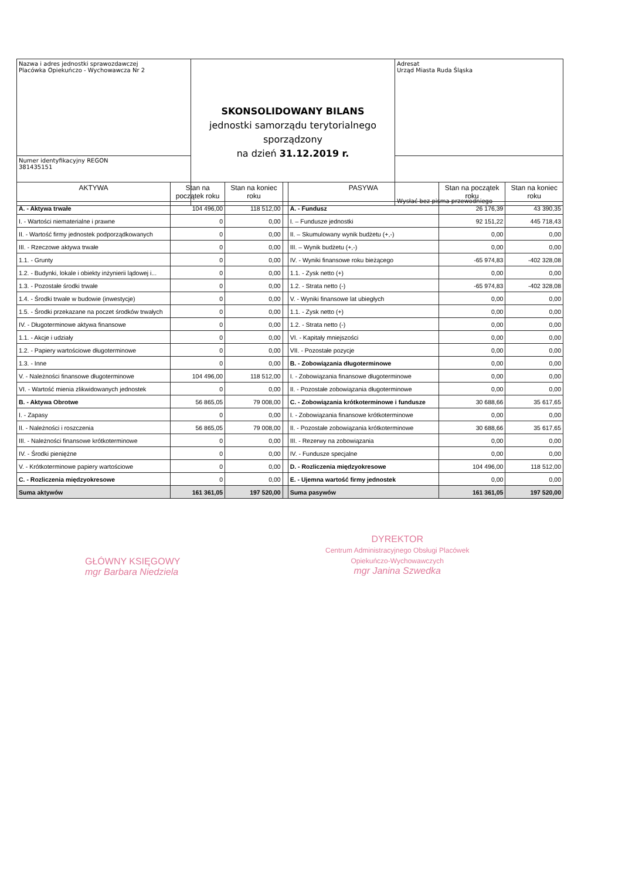| Nazwa i adres jednostki sprawozdawczej Placówka Opiekuńczo - Wychowawcza Nr 2 | SKONSOLIDOWANY BILANS jednostki samorządu terytorialnego sporządzony na dzień 31.12.2019 r. | Adresat Urząd Miasta Ruda Śląska |
| Numer identyfikacyjny REGON 381435151 | | Wysłać bez pisma przewodniego |
| AKTYWA | Stan na początek roku | Stan na koniec roku | | PASYWA | Stan na początek roku | Stan na koniec roku |
| --- | --- | --- | --- | --- | --- | --- |
| A. - Aktywa trwałe | 104 496,00 | 118 512,00 | | A. - Fundusz | 26 176,39 | 43 390,35 |
| I. - Wartości niematerialne i prawne | 0 | 0,00 | | I. – Fundusze jednostki | 92 151,22 | 445 718,43 |
| II. - Wartość firmy jednostek podporządkowanych | 0 | 0,00 | | II. – Skumulowany wynik budżetu (+,-) | 0,00 | 0,00 |
| III. - Rzeczowe aktywa trwałe | 0 | 0,00 | | III. – Wynik budżetu (+,-) | 0,00 | 0,00 |
| 1.1. - Grunty | 0 | 0,00 | | IV. - Wyniki finansowe roku bieżącego | -65 974,83 | -402 328,08 |
| 1.2. - Budynki, lokale i obiekty inżynierii lądowej i... | 0 | 0,00 | | 1.1. - Zysk netto (+) | 0,00 | 0,00 |
| 1.3. - Pozostałe środki trwałe | 0 | 0,00 | | 1.2. - Strata netto (-) | -65 974,83 | -402 328,08 |
| 1.4. - Środki trwałe w budowie (inwestycje) | 0 | 0,00 | | V. - Wyniki finansowe lat ubiegłych | 0,00 | 0,00 |
| 1.5. - Środki przekazane na poczet środków trwałych | 0 | 0,00 | | 1.1. - Zysk netto (+) | 0,00 | 0,00 |
| IV. - Długoterminowe aktywa finansowe | 0 | 0,00 | | 1.2. - Strata netto (-) | 0,00 | 0,00 |
| 1.1. - Akcje i udziały | 0 | 0,00 | | VI. - Kapitały mniejszości | 0,00 | 0,00 |
| 1.2. - Papiery wartościowe długoterminowe | 0 | 0,00 | | VII. - Pozostałe pozycje | 0,00 | 0,00 |
| 1.3. - Inne | 0 | 0,00 | | B. - Zobowiązania długoterminowe | 0,00 | 0,00 |
| V. - Należności finansowe długoterminowe | 104 496,00 | 118 512,00 | | I. - Zobowiązania finansowe długoterminowe | 0,00 | 0,00 |
| VI. - Wartość mienia zlikwidowanych jednostek | 0 | 0,00 | | II. - Pozostałe zobowiązania długoterminowe | 0,00 | 0,00 |
| B. - Aktywa Obrotwe | 56 865,05 | 79 008,00 | | C. - Zobowiązania krótkoterminowe i fundusze | 30 688,66 | 35 617,65 |
| I. - Zapasy | 0 | 0,00 | | I. - Zobowiązania finansowe krótkoterminowe | 0,00 | 0,00 |
| II. - Należności i roszczenia | 56 865,05 | 79 008,00 | | II. - Pozostałe zobowiązania krótkoterminowe | 30 688,66 | 35 617,65 |
| III. - Należności finansowe krótkoterminowe | 0 | 0,00 | | III. - Rezerwy na zobowiązania | 0,00 | 0,00 |
| IV. - Środki pieniężne | 0 | 0,00 | | IV. - Fundusze specjalne | 0,00 | 0,00 |
| V. - Krótkoterminowe papiery wartościowe | 0 | 0,00 | | D. - Rozliczenia międzyokresowe | 104 496,00 | 118 512,00 |
| C. - Rozliczenia międzyokresowe | 0 | 0,00 | | E. - Ujemna wartość firmy jednostek | 0,00 | 0,00 |
| Suma aktywów | 161 361,05 | 197 520,00 | | Suma pasywów | 161 361,05 | 197 520,00 |
GŁÓWNY KSIĘGOWY
mgr Barbara Niedziela
DYREKTOR
Centrum Administracyjnego Obsługi Placówek
Opiekuńczo-Wychowawczych
mgr Janina Szwedka